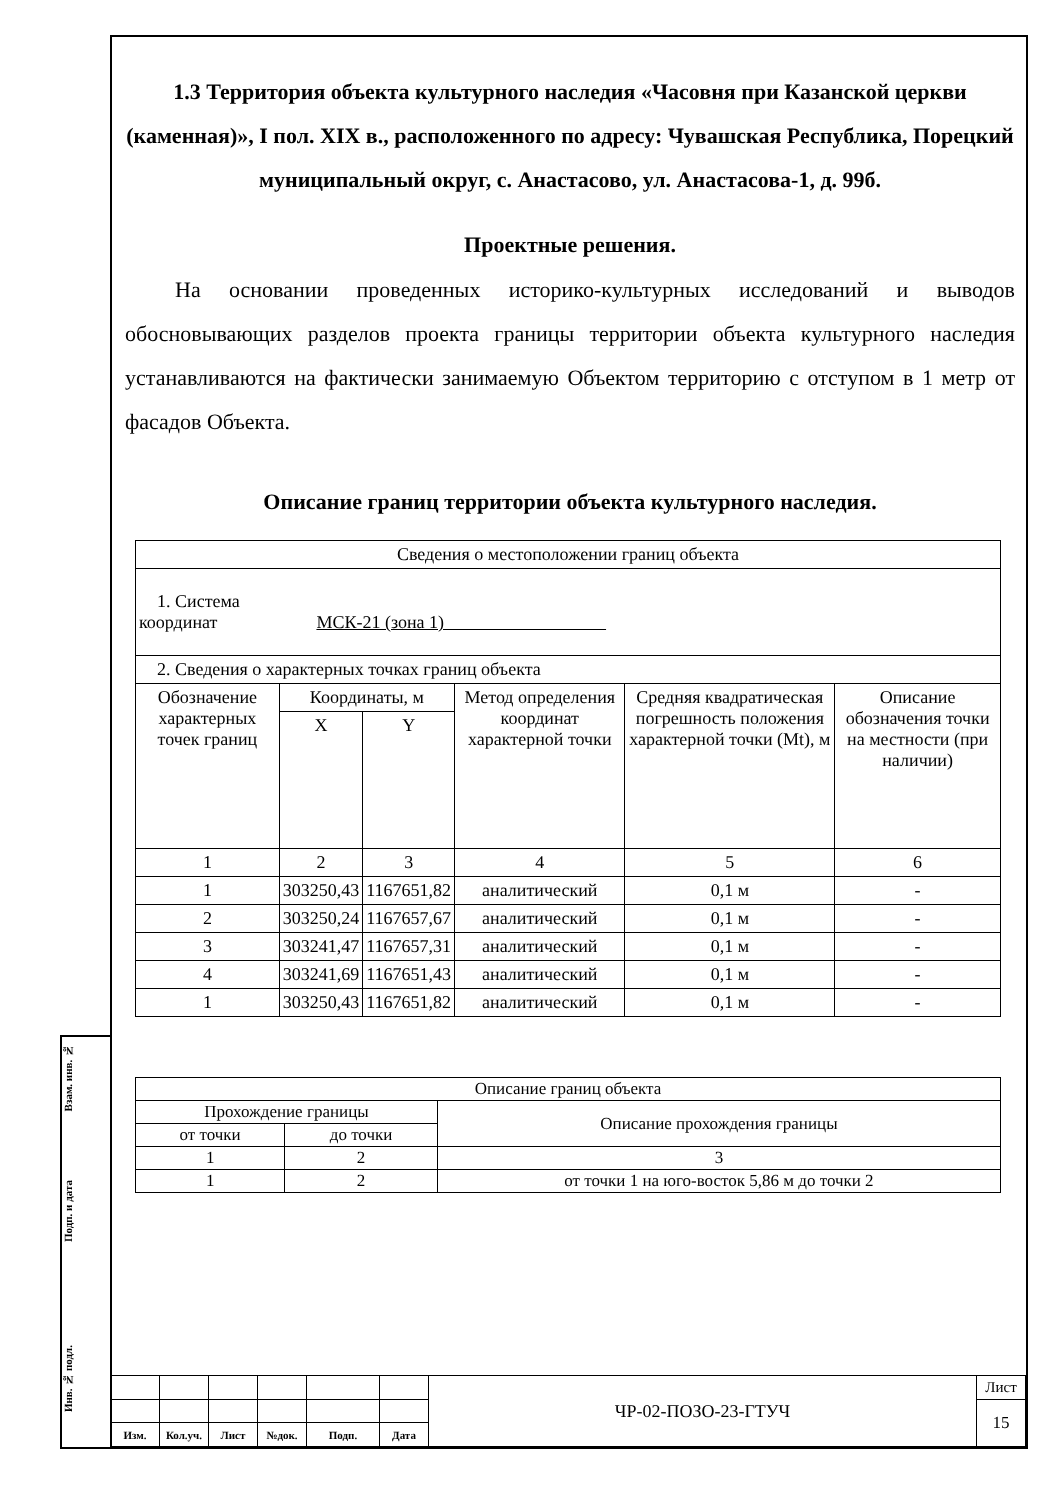Взам. инв. №
Подп. и дата
Инв. № подл.
1.3 Территория объекта культурного наследия «Часовня при Казанской церкви (каменная)», I пол. XIX в., расположенного по адресу: Чувашская Республика, Порецкий муниципальный округ, с. Анастасово, ул. Анастасова-1, д. 99б.
Проектные решения.
На основании проведенных историко-культурных исследований и выводов обосновывающих разделов проекта границы территории объекта культурного наследия устанавливаются на фактически занимаемую Объектом территорию с отступом в 1 метр от фасадов Объекта.
Описание границ территории объекта культурного наследия.
| Сведения о местоположении границ объекта | | | | | |
| 1. Система координат МСК-21 (зона 1) | | | | | |
| 2. Сведения о характерных точках границ объекта | | | | | |
| Обозначение характерных точек границ | Координаты, м | | Метод определения координат характерной точки | Средняя квадратическая погрешность положения характерной точки (Mt), м | Описание обозначения точки на местности (при наличии) |
| | X | Y | | | |
| 1 | 2 | 3 | 4 | 5 | 6 |
| 1 | 303250,43 | 1167651,82 | аналитический | 0,1 м | - |
| 2 | 303250,24 | 1167657,67 | аналитический | 0,1 м | - |
| 3 | 303241,47 | 1167657,31 | аналитический | 0,1 м | - |
| 4 | 303241,69 | 1167651,43 | аналитический | 0,1 м | - |
| 1 | 303250,43 | 1167651,82 | аналитический | 0,1 м | - |
| Описание границ объекта | | |
| Прохождение границы | | Описание прохождения границы |
| от точки | до точки | |
| 1 | 2 | 3 |
| 1 | 2 | от точки 1 на юго-восток 5,86 м до точки 2 |
| | | | | | | ЧР-02-ПОЗО-23-ГТУЧ | Лист |
| | | | | | | | 15 |
| Изм. | Кол.уч. | Лист | №док. | Подп. | Дата | | |